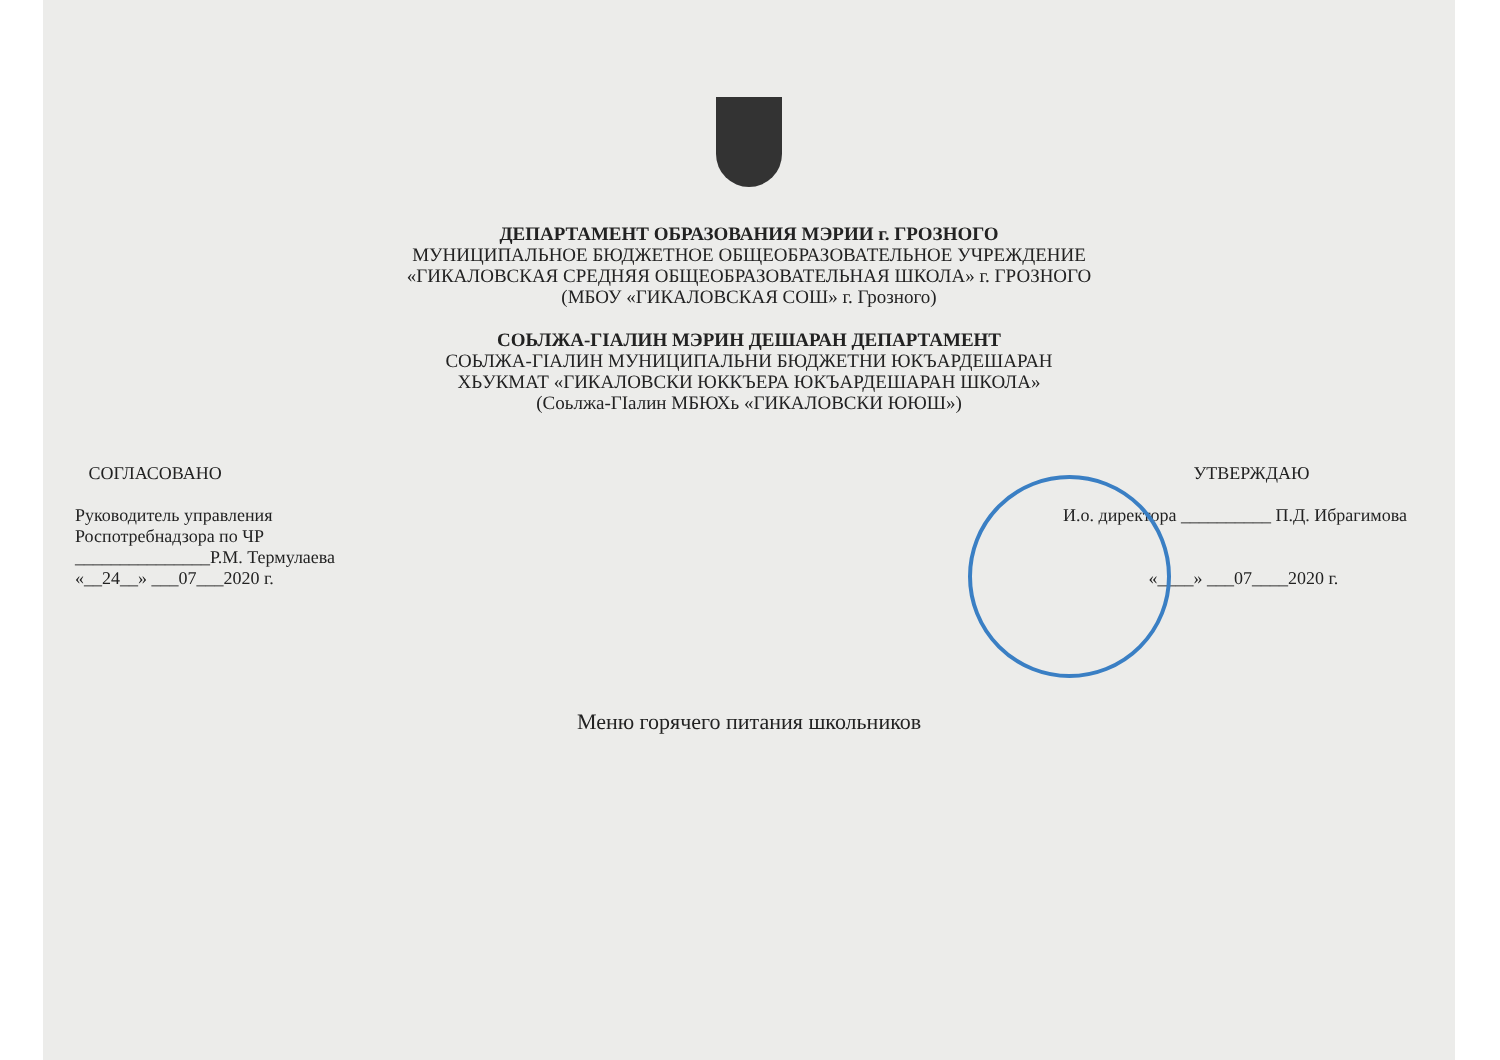ДЕПАРТАМЕНТ ОБРАЗОВАНИЯ МЭРИИ г. ГРОЗНОГО
МУНИЦИПАЛЬНОЕ БЮДЖЕТНОЕ ОБЩЕОБРАЗОВАТЕЛЬНОЕ УЧРЕЖДЕНИЕ
«ГИКАЛОВСКАЯ СРЕДНЯЯ ОБЩЕОБРАЗОВАТЕЛЬНАЯ ШКОЛА» г. ГРОЗНОГО
(МБОУ «ГИКАЛОВСКАЯ СОШ» г. Грозного)
СОЬЛЖА-ГIАЛИН МЭРИН ДЕШАРАН ДЕПАРТАМЕНТ
СОЬЛЖА-ГIАЛИН МУНИЦИПАЛЬНИ БЮДЖЕТНИ ЮКЪАРДЕШАРАН
ХЬУКМАТ «ГИКАЛОВСКИ ЮККЪЕРА ЮКЪАРДЕШАРАН ШКОЛА»
(Соьлжа-ГIалин МБЮХь «ГИКАЛОВСКИ ЮЮШ»)
СОГЛАСОВАНО
Руководитель управления
Роспотребнадзора по ЧР
_______________Р.М. Термулаева
«__24__» ___07___2020 г.
УТВЕРЖДАЮ
И.о. директора __________ П.Д. Ибрагимова
«____» ___07____2020 г.
Меню горячего питания школьников